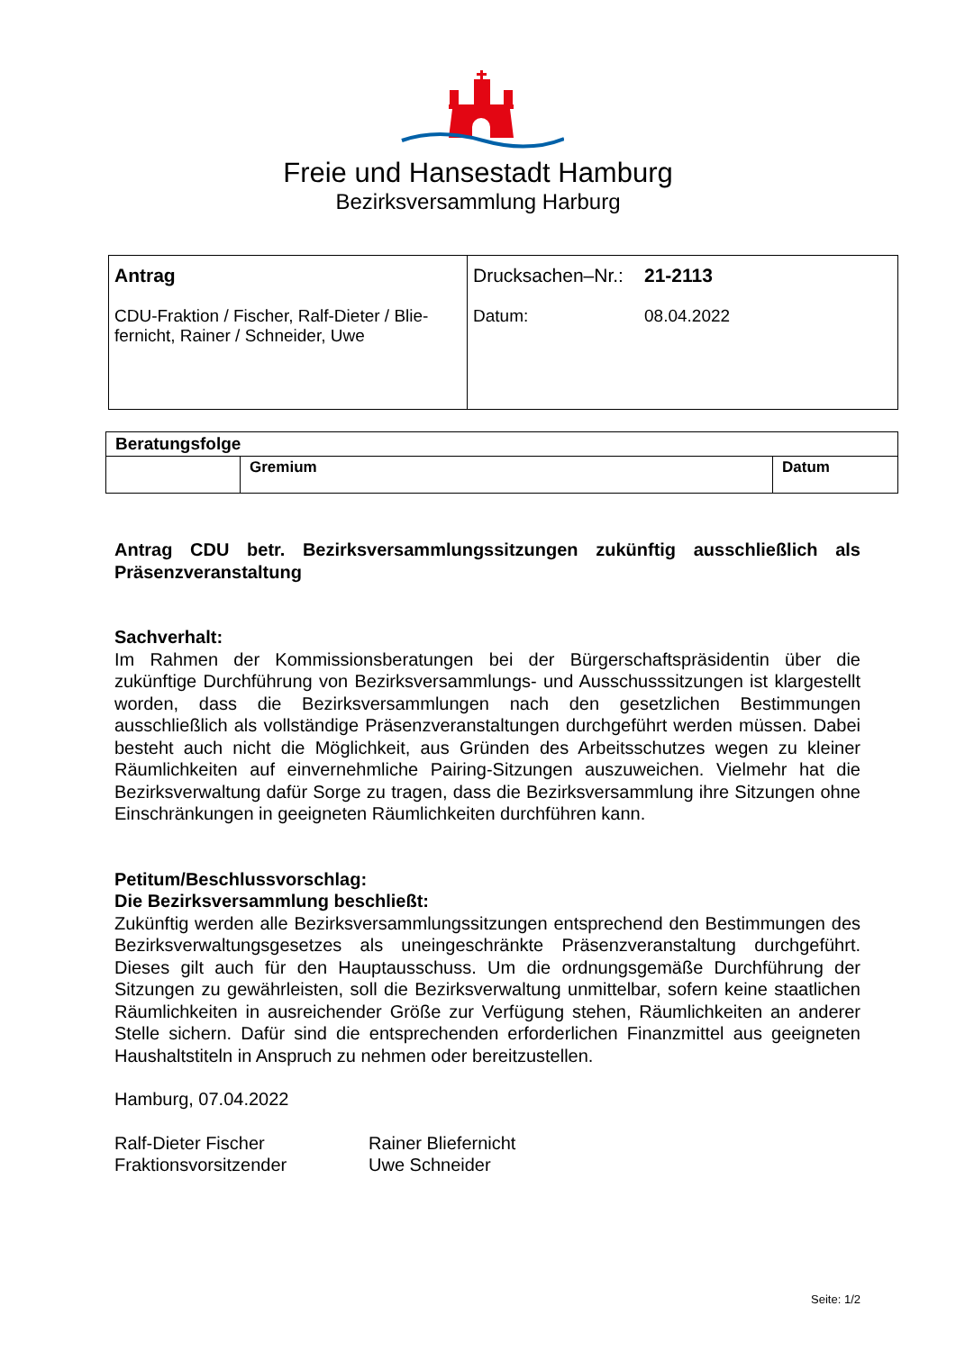Freie und Hansestadt Hamburg
Bezirksversammlung Harburg
| Antrag CDU-Fraktion / Fischer, Ralf-Dieter / Blie- fernicht, Rainer / Schneider, Uwe | Drucksachen–Nr.: 21-2113 Datum: 08.04.2022 |
| Beratungsfolge | | |
| | Gremium | Datum |
Antrag CDU betr. Bezirksversammlungssitzungen zukünftig ausschließlich als Präsenzveranstaltung
Sachverhalt:
Im Rahmen der Kommissionsberatungen bei der Bürgerschaftspräsidentin über die zukünftige Durchführung von Bezirksversammlungs- und Ausschusssitzungen ist klargestellt worden, dass die Bezirksversammlungen nach den gesetzlichen Bestimmungen ausschließlich als vollständige Präsenzveranstaltungen durchgeführt werden müssen. Dabei besteht auch nicht die Möglichkeit, aus Gründen des Arbeitsschutzes wegen zu kleiner Räumlichkeiten auf einvernehmliche Pairing-Sitzungen auszuweichen. Vielmehr hat die Bezirksverwaltung dafür Sorge zu tragen, dass die Bezirksversammlung ihre Sitzungen ohne Einschränkungen in geeigneten Räumlichkeiten durchführen kann.
Petitum/Beschlussvorschlag:
Die Bezirksversammlung beschließt:
Zukünftig werden alle Bezirksversammlungssitzungen entsprechend den Bestimmungen des Bezirksverwaltungsgesetzes als uneingeschränkte Präsenzveranstaltung durchgeführt. Dieses gilt auch für den Hauptausschuss. Um die ordnungsgemäße Durchführung der Sitzungen zu gewährleisten, soll die Bezirksverwaltung unmittelbar, sofern keine staatlichen Räumlichkeiten in ausreichender Größe zur Verfügung stehen, Räumlichkeiten an anderer Stelle sichern. Dafür sind die entsprechenden erforderlichen Finanzmittel aus geeigneten Haushaltstiteln in Anspruch zu nehmen oder bereitzustellen.
Hamburg, 07.04.2022
Ralf-Dieter Fischer
Fraktionsvorsitzender
Rainer Bliefernicht
Uwe Schneider
Seite: 1/2